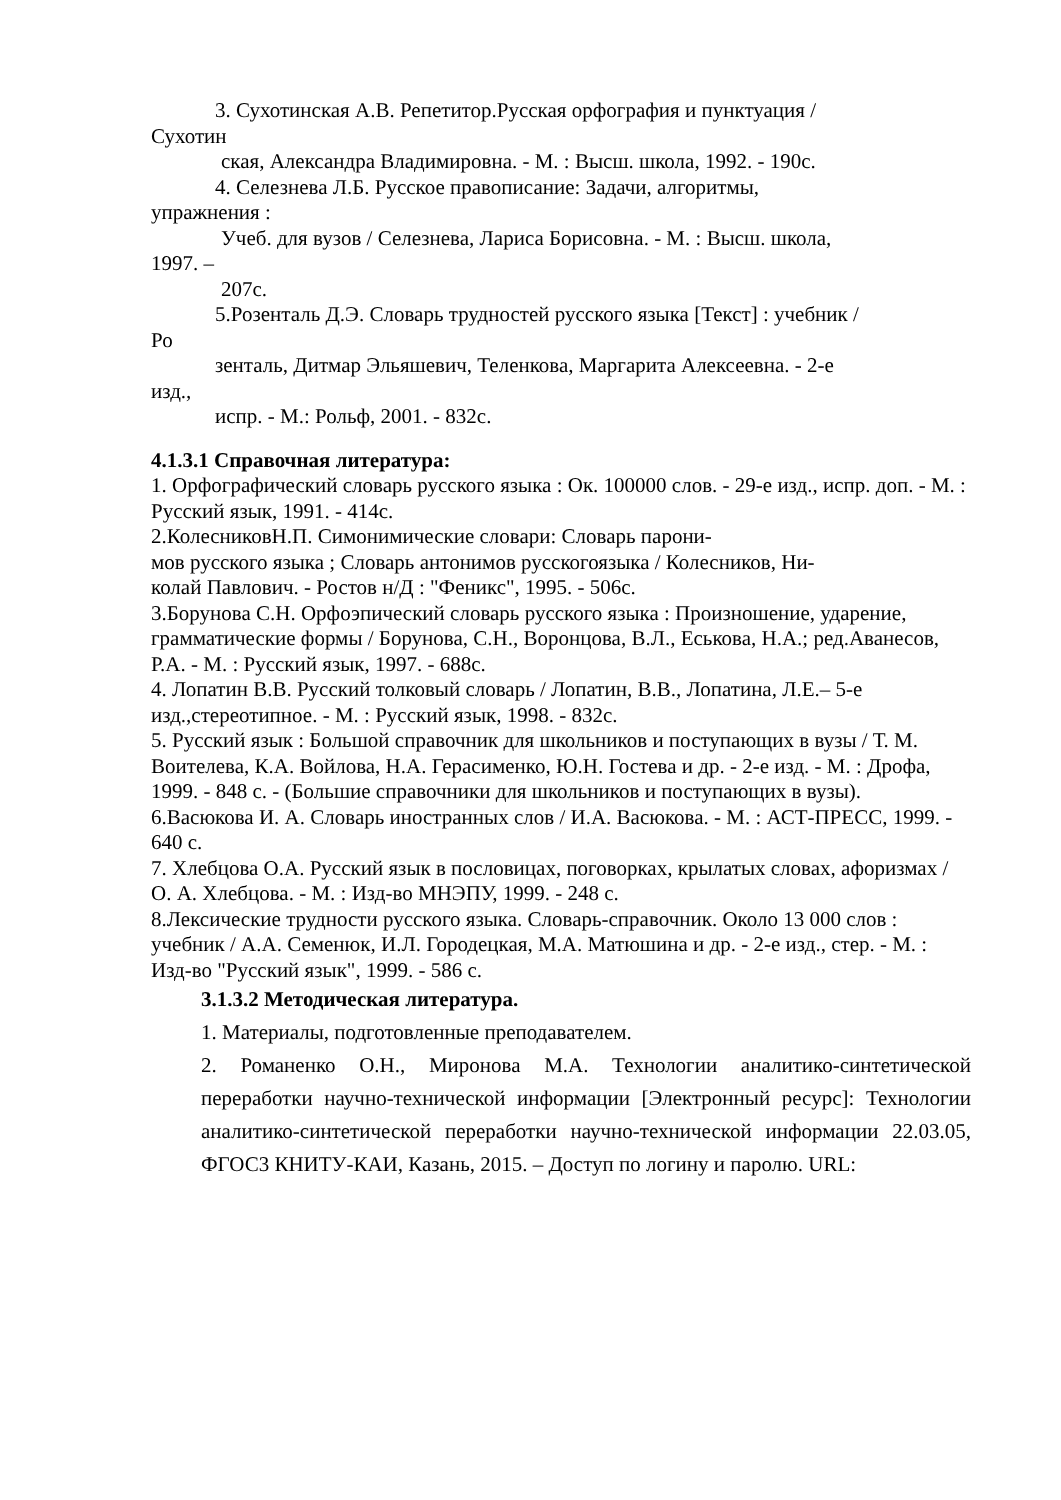3. Сухотинская А.В. Репетитор.Русская орфография и пунктуация /
Сухотин
ская, Александра Владимировна. - М. : Высш. школа, 1992. - 190с.
4. Селезнева Л.Б. Русское правописание: Задачи, алгоритмы,
упражнения :
Учеб. для вузов / Селезнева, Лариса Борисовна. - М. : Высш. школа,
1997. –
207с.
5.Розенталь Д.Э. Словарь трудностей русского языка [Текст] : учебник /
Ро
зенталь, Дитмар Эльяшевич, Теленкова, Маргарита Алексеевна. - 2-е
изд.,
испр. - М.: Рольф, 2001. - 832с.
4.1.3.1 Справочная литература:
1. Орфографический словарь русского языка : Ок. 100000 слов. - 29-е изд., испр. доп. - М. : Русский язык, 1991. - 414с.
2.КолесниковН.П. Симонимические словари: Словарь парони-
мов русского языка ; Словарь антонимов русскогоязыка / Колесников, Ни-
колай Павлович. - Ростов н/Д : "Феникс", 1995. - 506с.
3.Борунова С.Н. Орфоэпический словарь русского языка : Произношение, ударение, грамматические формы / Борунова, С.Н., Воронцова, В.Л., Еськова, Н.А.; ред.Аванесов, Р.А. - М. : Русский язык, 1997. - 688с.
4. Лопатин В.В. Русский толковый словарь / Лопатин, В.В., Лопатина, Л.Е.– 5-е изд.,стереотипное. - М. : Русский язык, 1998. - 832с.
5. Русский язык : Большой справочник для школьников и поступающих в вузы / Т. М. Воителева, К.А. Войлова, Н.А. Герасименко, Ю.Н. Гостева и др. - 2-е изд. - М. : Дрофа, 1999. - 848 с. - (Большие справочники для школьников и поступающих в вузы).
6.Васюкова И. А. Словарь иностранных слов / И.А. Васюкова. - М. : АСТ-ПРЕСС, 1999. - 640 с.
7. Хлебцова О.А. Русский язык в пословицах, поговорках, крылатых словах, афоризмах / О. А. Хлебцова. - М. : Изд-во МНЭПУ, 1999. - 248 с.
8.Лексические трудности русского языка. Словарь-справочник. Около 13 000 слов : учебник / А.А. Семенюк, И.Л. Городецкая, М.А. Матюшина и др. - 2-е изд., стер. - М. : Изд-во "Русский язык", 1999. - 586 с.
3.1.3.2 Методическая литература.
1. Материалы, подготовленные преподавателем.
2. Романенко О.Н., Миронова М.А. Технологии аналитико-синтетической переработки научно-технической информации [Электронный ресурс]: Технологии аналитико-синтетической переработки научно-технической информации 22.03.05, ФГОС3 КНИТУ-КАИ, Казань, 2015. – Доступ по логину и паролю. URL: